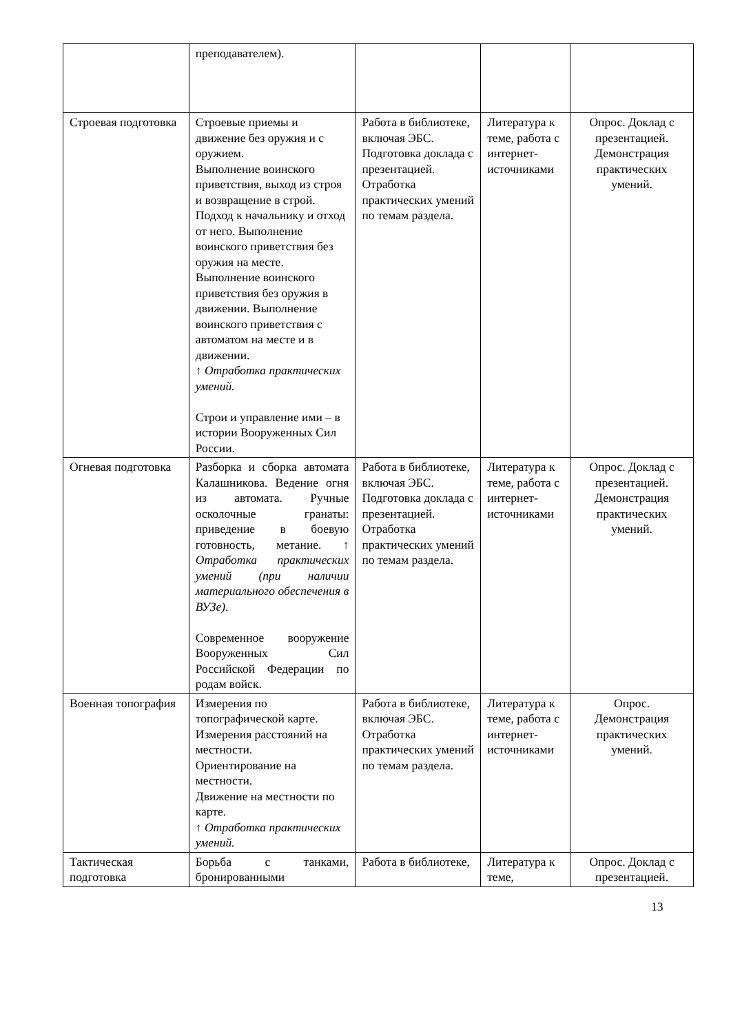| | преподавателем). | | | |
| Строевая подготовка | Строевые приемы и движение без оружия и с оружием. Выполнение воинского приветствия, выход из строя и возвращение в строй. Подход к начальнику и отход от него. Выполнение воинского приветствия без оружия на месте. Выполнение воинского приветствия без оружия в движении. Выполнение воинского приветствия с автоматом на месте и в движении. ↑ Отработка практических умений. Строи и управление ими – в истории Вооруженных Сил России. | Работа в библиотеке, включая ЭБС. Подготовка доклада с презентацией. Отработка практических умений по темам раздела. | Литература к теме, работа с интернет-источниками | Опрос. Доклад с презентацией. Демонстрация практических умений. |
| Огневая подготовка | Разборка и сборка автомата Калашникова. Ведение огня из автомата. Ручные осколочные гранаты: приведение в боевую готовность, метание. ↑ Отработка практических умений (при наличии материального обеспечения в ВУЗе) . Современное вооружение Вооруженных Сил Российской Федерации по родам войск. | Работа в библиотеке, включая ЭБС. Подготовка доклада с презентацией. Отработка практических умений по темам раздела. | Литература к теме, работа с интернет-источниками | Опрос. Доклад с презентацией. Демонстрация практических умений. |
| Военная топография | Измерения по топографической карте. Измерения расстояний на местности. Ориентирование на местности. Движение на местности по карте. ↑ Отработка практических умений. | Работа в библиотеке, включая ЭБС. Отработка практических умений по темам раздела. | Литература к теме, работа с интернет-источниками | Опрос. Демонстрация практических умений. |
| Тактическая подготовка | Борьба с танками, бронированными | Работа в библиотеке, | Литература к теме, | Опрос. Доклад с презентацией. |
13